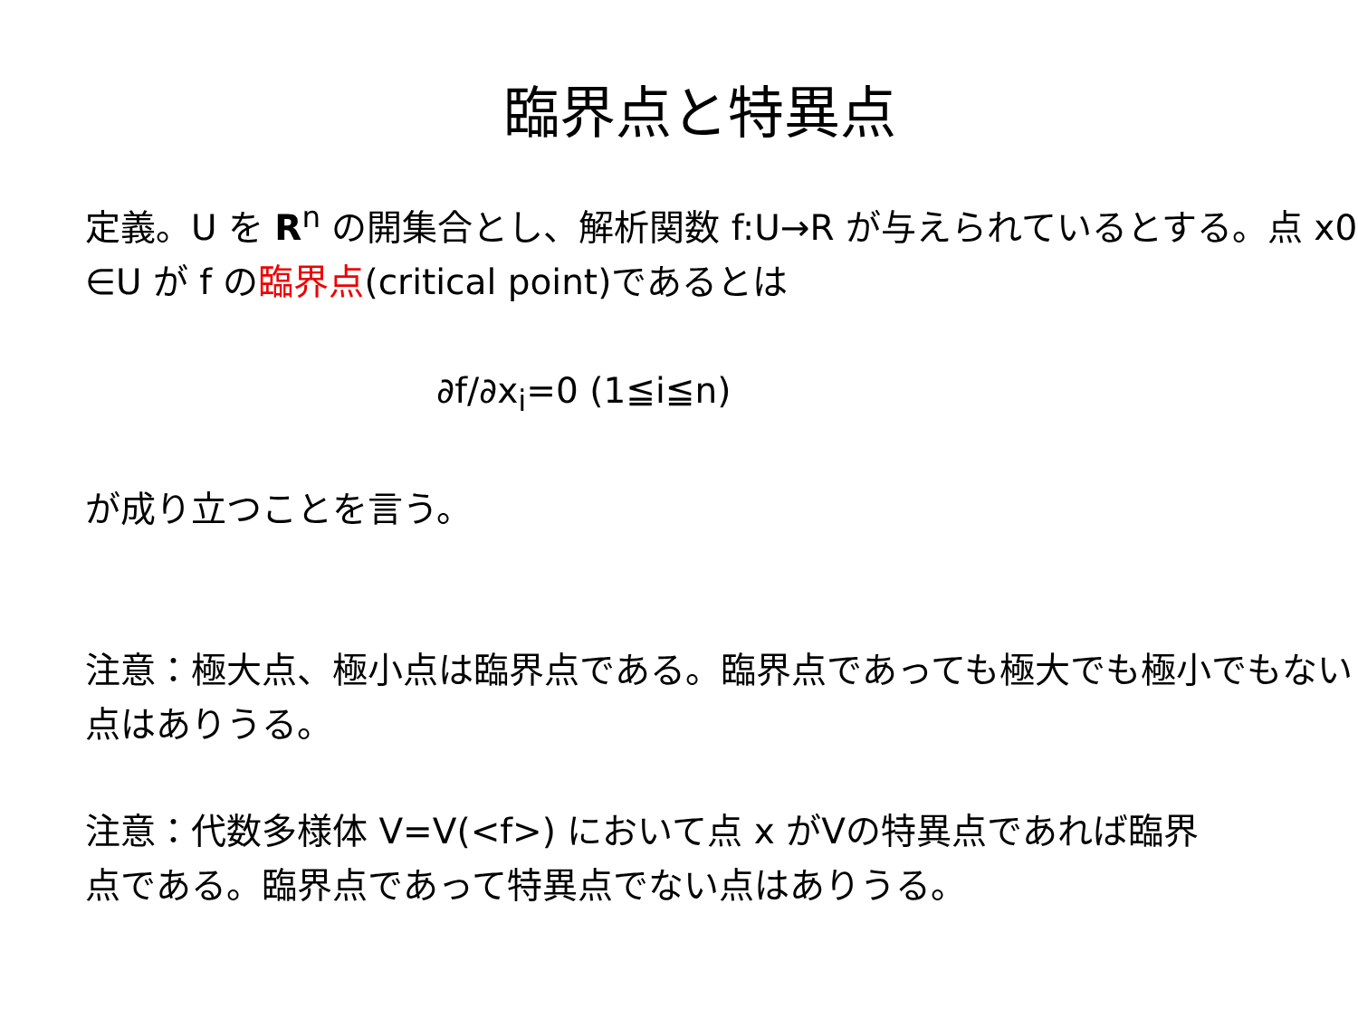臨界点と特異点
定義。U を R<sup>n</sup> の開集合とし、解析関数 f:U→R が与えられているとする。点 x0 ∈U が f の臨界点(critical point)であるとは
∂f/∂x<sub>i</sub>=0 (1≦i≦n)
が成り立つことを言う。
注意：極大点、極小点は臨界点である。臨界点であっても極大でも極小でもない点はありうる。
注意：代数多様体 V=V(<f>) において点 x がVの特異点であれば臨界点である。臨界点であって特異点でない点はありうる。